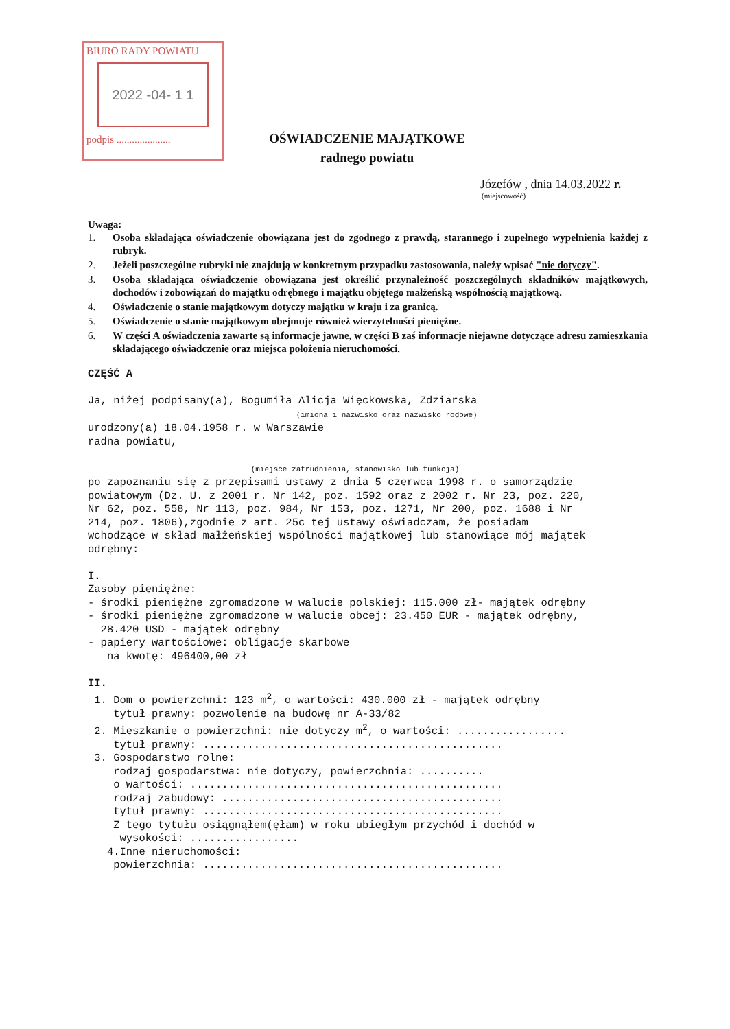BIURO RADY POWIATU
2022 -04- 1 1
podpis .....................
OŚWIADCZENIE MAJĄTKOWE
radnego powiatu
Józefów , dnia 14.03.2022 r.
(miejscowość)
Uwaga:
1. Osoba składająca oświadczenie obowiązana jest do zgodnego z prawdą, starannego i zupełnego wypełnienia każdej z rubryk.
2. Jeżeli poszczególne rubryki nie znajdują w konkretnym przypadku zastosowania, należy wpisać "nie dotyczy".
3. Osoba składająca oświadczenie obowiązana jest określić przynależność poszczególnych składników majątkowych, dochodów i zobowiązań do majątku odrębnego i majątku objętego małżeńską wspólnością majątkową.
4. Oświadczenie o stanie majątkowym dotyczy majątku w kraju i za granicą.
5. Oświadczenie o stanie majątkowym obejmuje również wierzytelności pieniężne.
6. W części A oświadczenia zawarte są informacje jawne, w części B zaś informacje niejawne dotyczące adresu zamieszkania składającego oświadczenie oraz miejsca położenia nieruchomości.
CZĘŚĆ A Ja, niżej podpisany(a), Bogumiła Alicja Więckowska, Zdziarska (imiona i nazwisko oraz nazwisko rodowe) urodzony(a) 18.04.1958 r. w Warszawie radna powiatu, (miejsce zatrudnienia, stanowisko lub funkcja) po zapoznaniu się z przepisami ustawy z dnia 5 czerwca 1998 r. o samorządzie powiatowym (Dz. U. z 2001 r. Nr 142, poz. 1592 oraz z 2002 r. Nr 23, poz. 220, Nr 62, poz. 558, Nr 113, poz. 984, Nr 153, poz. 1271, Nr 200, poz. 1688 i Nr 214, poz. 1806),zgodnie z art. 25c tej ustawy oświadczam, że posiadam wchodzące w skład małżeńskiej wspólności majątkowej lub stanowiące mój majątek odrębny: I. Zasoby pieniężne: - środki pieniężne zgromadzone w walucie polskiej: 115.000 zł- majątek odrębny - środki pieniężne zgromadzone w walucie obcej: 23.450 EUR - majątek odrębny, 28.420 USD - majątek odrębny - papiery wartościowe: obligacje skarbowe na kwotę: 496400,00 zł II. 1. Dom o powierzchni: 123 m<sup>2</sup>, o wartości: 430.000 zł - majątek odrębny tytuł prawny: pozwolenie na budowę nr A-33/82 2. Mieszkanie o powierzchni: nie dotyczy m<sup>2</sup>, o wartości: ................. tytuł prawny: ............................................... 3. Gospodarstwo rolne: rodzaj gospodarstwa: nie dotyczy, powierzchnia: .......... o wartości: ................................................. rodzaj zabudowy: ............................................ tytuł prawny: ............................................... Z tego tytułu osiągnąłem(ęłam) w roku ubiegłym przychód i dochód w wysokości: ................. 4.Inne nieruchomości: powierzchnia: ...............................................